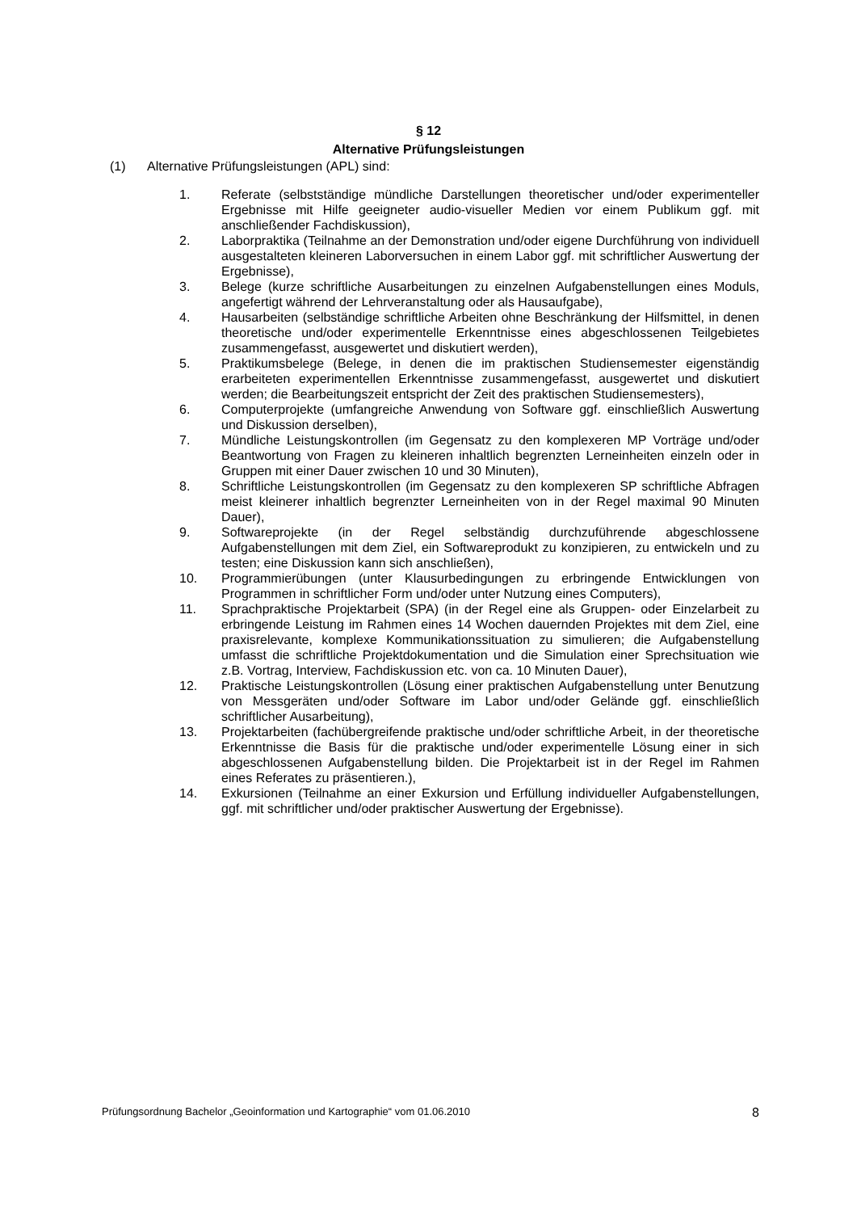§ 12
Alternative Prüfungsleistungen
(1) Alternative Prüfungsleistungen (APL) sind:
1. Referate (selbstständige mündliche Darstellungen theoretischer und/oder experimenteller Ergebnisse mit Hilfe geeigneter audio-visueller Medien vor einem Publikum ggf. mit anschließender Fachdiskussion),
2. Laborpraktika (Teilnahme an der Demonstration und/oder eigene Durchführung von individuell ausgestalteten kleineren Laborversuchen in einem Labor ggf. mit schriftlicher Auswertung der Ergebnisse),
3. Belege (kurze schriftliche Ausarbeitungen zu einzelnen Aufgabenstellungen eines Moduls, angefertigt während der Lehrveranstaltung oder als Hausaufgabe),
4. Hausarbeiten (selbständige schriftliche Arbeiten ohne Beschränkung der Hilfsmittel, in denen theoretische und/oder experimentelle Erkenntnisse eines abgeschlossenen Teilgebietes zusammengefasst, ausgewertet und diskutiert werden),
5. Praktikumsbelege (Belege, in denen die im praktischen Studiensemester eigenständig erarbeiteten experimentellen Erkenntnisse zusammengefasst, ausgewertet und diskutiert werden; die Bearbeitungszeit entspricht der Zeit des praktischen Studiensemesters),
6. Computerprojekte (umfangreiche Anwendung von Software ggf. einschließlich Auswertung und Diskussion derselben),
7. Mündliche Leistungskontrollen (im Gegensatz zu den komplexeren MP Vorträge und/oder Beantwortung von Fragen zu kleineren inhaltlich begrenzten Lerneinheiten einzeln oder in Gruppen mit einer Dauer zwischen 10 und 30 Minuten),
8. Schriftliche Leistungskontrollen (im Gegensatz zu den komplexeren SP schriftliche Abfragen meist kleinerer inhaltlich begrenzter Lerneinheiten von in der Regel maximal 90 Minuten Dauer),
9. Softwareprojekte (in der Regel selbständig durchzuführende abgeschlossene Aufgabenstellungen mit dem Ziel, ein Softwareprodukt zu konzipieren, zu entwickeln und zu testen; eine Diskussion kann sich anschließen),
10. Programmierübungen (unter Klausurbedingungen zu erbringende Entwicklungen von Programmen in schriftlicher Form und/oder unter Nutzung eines Computers),
11. Sprachpraktische Projektarbeit (SPA) (in der Regel eine als Gruppen- oder Einzelarbeit zu erbringende Leistung im Rahmen eines 14 Wochen dauernden Projektes mit dem Ziel, eine praxisrelevante, komplexe Kommunikationssituation zu simulieren; die Aufgabenstellung umfasst die schriftliche Projektdokumentation und die Simulation einer Sprechsituation wie z.B. Vortrag, Interview, Fachdiskussion etc. von ca. 10 Minuten Dauer),
12. Praktische Leistungskontrollen (Lösung einer praktischen Aufgabenstellung unter Benutzung von Messgeräten und/oder Software im Labor und/oder Gelände ggf. einschließlich schriftlicher Ausarbeitung),
13. Projektarbeiten (fachübergreifende praktische und/oder schriftliche Arbeit, in der theoretische Erkenntnisse die Basis für die praktische und/oder experimentelle Lösung einer in sich abgeschlossenen Aufgabenstellung bilden. Die Projektarbeit ist in der Regel im Rahmen eines Referates zu präsentieren.),
14. Exkursionen (Teilnahme an einer Exkursion und Erfüllung individueller Aufgabenstellungen, ggf. mit schriftlicher und/oder praktischer Auswertung der Ergebnisse).
Prüfungsordnung Bachelor „Geoinformation und Kartographie“ vom 01.06.2010 8